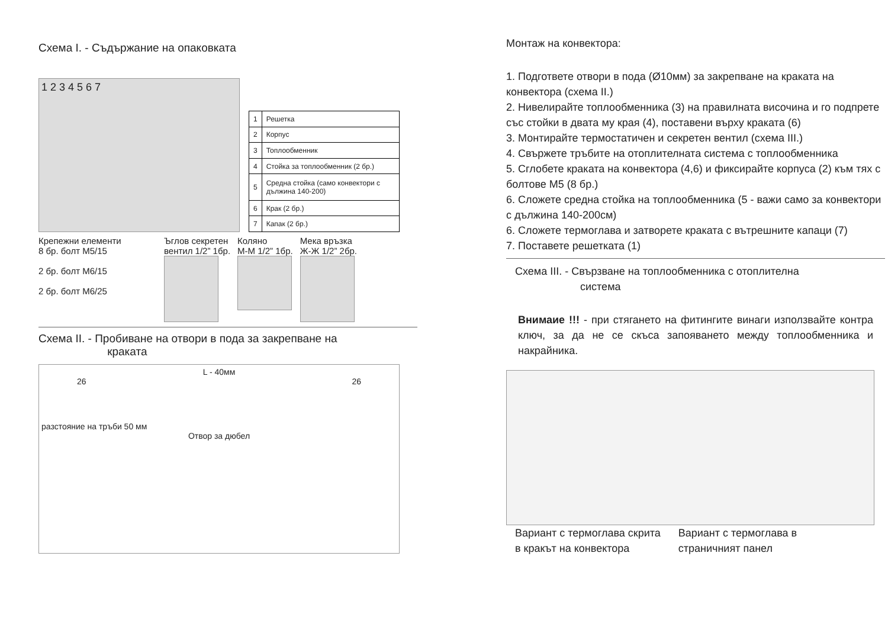Схема I. - Съдържание на опаковката
1 2 3 4 5 6 7
| 1 | Решетка |
| 2 | Корпус |
| 3 | Топлообменник |
| 4 | Стойка за топлообменник (2 бр.) |
| 5 | Средна стойка (само конвектори с дължина 140-200) |
| 6 | Крак (2 бр.) |
| 7 | Капак (2 бр.) |
Крепежни елементи
8 бр. болт M5/15
2 бр. болт M6/15
2 бр. болт M6/25
Ъглов секретен
вентил 1/2” 1бр.
Коляно
M-M 1/2” 1бр.
Мека връзка
Ж-Ж 1/2” 2бр.
Схема II. - Пробиване на отвори в пода за закрепване на
краката
L - 40мм
26 26
разстояние на тръби 50 мм
Отвор за дюбел
Монтаж на конвектора:
1. Подгответе отвори в пода (Ø10мм) за закрепване на краката на конвектора (схема II.)
2. Нивелирайте топлообменника (3) на правилната височина и го подпрете със стойки в двата му края (4), поставени върху краката (6)
3. Монтирайте термостатичен и секретен вентил (схема III.)
4. Свържете тръбите на отоплителната система с топлообменника
5. Сглобете краката на конвектора (4,6) и фиксирайте корпуса (2) към тях с болтове M5 (8 бр.)
6. Сложете средна стойка на топлообменника (5 - важи само за конвектори с дължина 140-200см)
6. Сложете термоглава и затворете краката с вътрешните капаци (7)
7. Поставете решетката (1)
Схема III. - Свързване на топлообменника с отоплителна
система
Внимаие !!! - при стягането на фитингите винаги използвайте контра ключ, за да не се скъса запояването между топлообменника и накрайника.
Вариант с термоглава скрита
в кракът на конвектора
Вариант с термоглава в
страничният панел